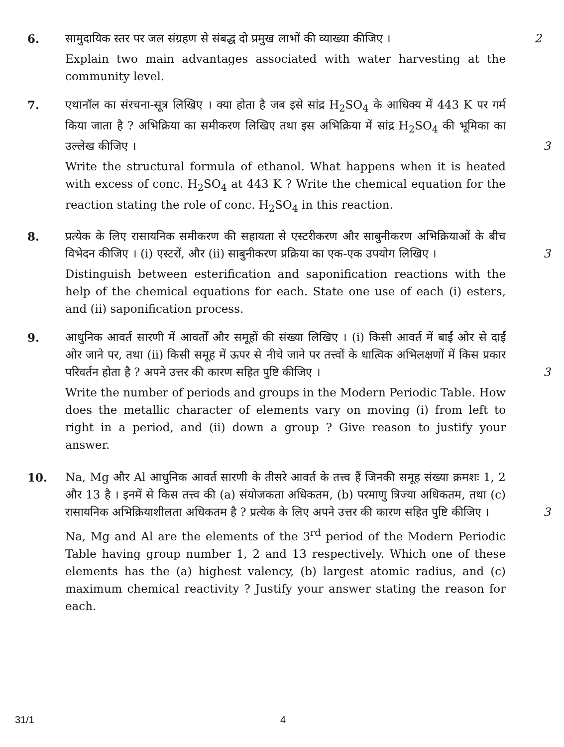6. सामुदायिक स्तर पर जल संग्रहण से संबद्ध दो प्रमुख लाभों की व्याख्या कीजिए ।
Explain two main advantages associated with water harvesting at the community level.
2
7. एथानॉल का संरचना-सूत्र लिखिए । क्या होता है जब इसे सांद्र H<sub>2</sub>SO<sub>4</sub> के आधिक्य में 443 K पर गर्म किया जाता है ? अभिक्रिया का समीकरण लिखिए तथा इस अभिक्रिया में सांद्र H<sub>2</sub>SO<sub>4</sub> की भूमिका का उल्लेख कीजिए । 3
Write the structural formula of ethanol. What happens when it is heated with excess of conc. H<sub>2</sub>SO<sub>4</sub> at 443 K ? Write the chemical equation for the reaction stating the role of conc. H<sub>2</sub>SO<sub>4</sub> in this reaction.
8. प्रत्येक के लिए रासायनिक समीकरण की सहायता से एस्टरीकरण और साबुनीकरण अभिक्रियाओं के बीच विभेदन कीजिए । (i) एस्टरों, और (ii) साबुनीकरण प्रक्रिया का एक-एक उपयोग लिखिए । 3
Distinguish between esterification and saponification reactions with the help of the chemical equations for each. State one use of each (i) esters, and (ii) saponification process.
9. आधुनिक आवर्त सारणी में आवर्तों और समूहों की संख्या लिखिए । (i) किसी आवर्त में बाईं ओर से दाईं ओर जाने पर, तथा (ii) किसी समूह में ऊपर से नीचे जाने पर तत्त्वों के धात्विक अभिलक्षणों में किस प्रकार परिवर्तन होता है ? अपने उत्तर की कारण सहित पुष्टि कीजिए । 3
Write the number of periods and groups in the Modern Periodic Table. How does the metallic character of elements vary on moving (i) from left to right in a period, and (ii) down a group ? Give reason to justify your answer.
10. Na, Mg और Al आधुनिक आवर्त सारणी के तीसरे आवर्त के तत्त्व हैं जिनकी समूह संख्या क्रमशः 1, 2 और 13 है । इनमें से किस तत्त्व की (a) संयोजकता अधिकतम, (b) परमाणु त्रिज्या अधिकतम, तथा (c) रासायनिक अभिक्रियाशीलता अधिकतम है ? प्रत्येक के लिए अपने उत्तर की कारण सहित पुष्टि कीजिए । 3
Na, Mg and Al are the elements of the 3<sup>rd</sup> period of the Modern Periodic Table having group number 1, 2 and 13 respectively. Which one of these elements has the (a) highest valency, (b) largest atomic radius, and (c) maximum chemical reactivity ? Justify your answer stating the reason for each.
31/1 4